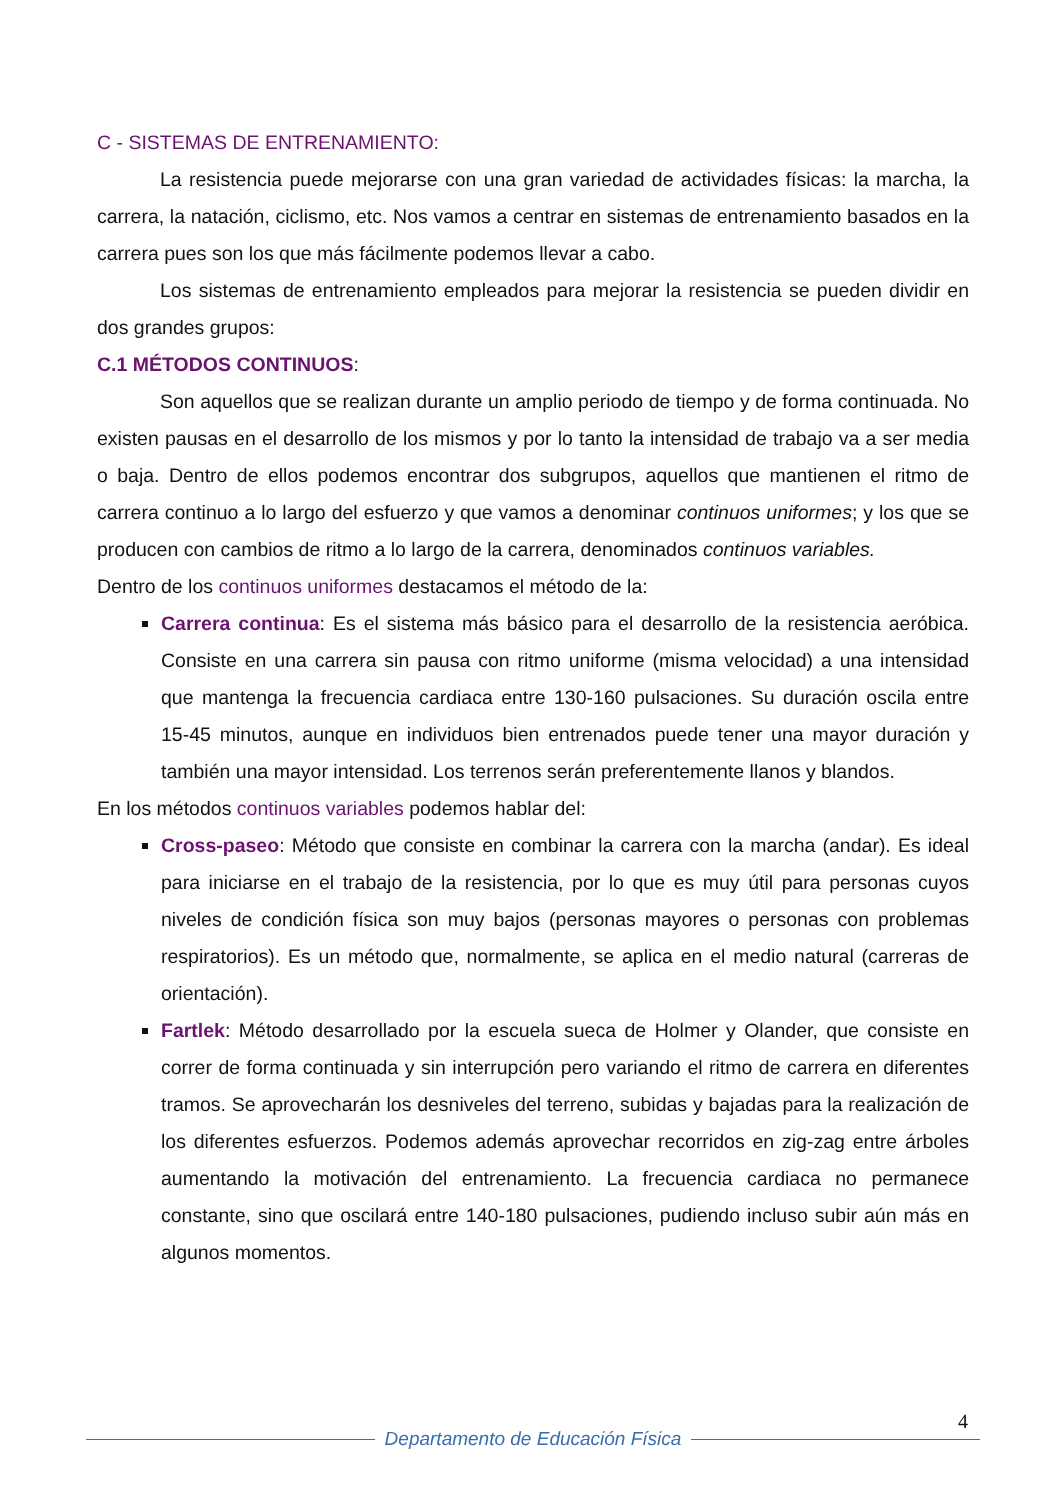C - SISTEMAS DE ENTRENAMIENTO:
La resistencia puede mejorarse con una gran variedad de actividades físicas: la marcha, la carrera, la natación, ciclismo, etc. Nos vamos a centrar en sistemas de entrenamiento basados en la carrera pues son los que más fácilmente podemos llevar a cabo.
Los sistemas de entrenamiento empleados para mejorar la resistencia se pueden dividir en dos grandes grupos:
C.1 MÉTODOS CONTINUOS:
Son aquellos que se realizan durante un amplio periodo de tiempo y de forma continuada. No existen pausas en el desarrollo de los mismos y por lo tanto la intensidad de trabajo va a ser media o baja. Dentro de ellos podemos encontrar dos subgrupos, aquellos que mantienen el ritmo de carrera continuo a lo largo del esfuerzo y que vamos a denominar continuos uniformes; y los que se producen con cambios de ritmo a lo largo de la carrera, denominados continuos variables.
Dentro de los continuos uniformes destacamos el método de la:
Carrera continua: Es el sistema más básico para el desarrollo de la resistencia aeróbica. Consiste en una carrera sin pausa con ritmo uniforme (misma velocidad) a una intensidad que mantenga la frecuencia cardiaca entre 130-160 pulsaciones. Su duración oscila entre 15-45 minutos, aunque en individuos bien entrenados puede tener una mayor duración y también una mayor intensidad. Los terrenos serán preferentemente llanos y blandos.
En los métodos continuos variables podemos hablar del:
Cross-paseo: Método que consiste en combinar la carrera con la marcha (andar). Es ideal para iniciarse en el trabajo de la resistencia, por lo que es muy útil para personas cuyos niveles de condición física son muy bajos (personas mayores o personas con problemas respiratorios). Es un método que, normalmente, se aplica en el medio natural (carreras de orientación).
Fartlek: Método desarrollado por la escuela sueca de Holmer y Olander, que consiste en correr de forma continuada y sin interrupción pero variando el ritmo de carrera en diferentes tramos. Se aprovecharán los desniveles del terreno, subidas y bajadas para la realización de los diferentes esfuerzos. Podemos además aprovechar recorridos en zig-zag entre árboles aumentando la motivación del entrenamiento. La frecuencia cardiaca no permanece constante, sino que oscilará entre 140-180 pulsaciones, pudiendo incluso subir aún más en algunos momentos.
4
Departamento de Educación Física